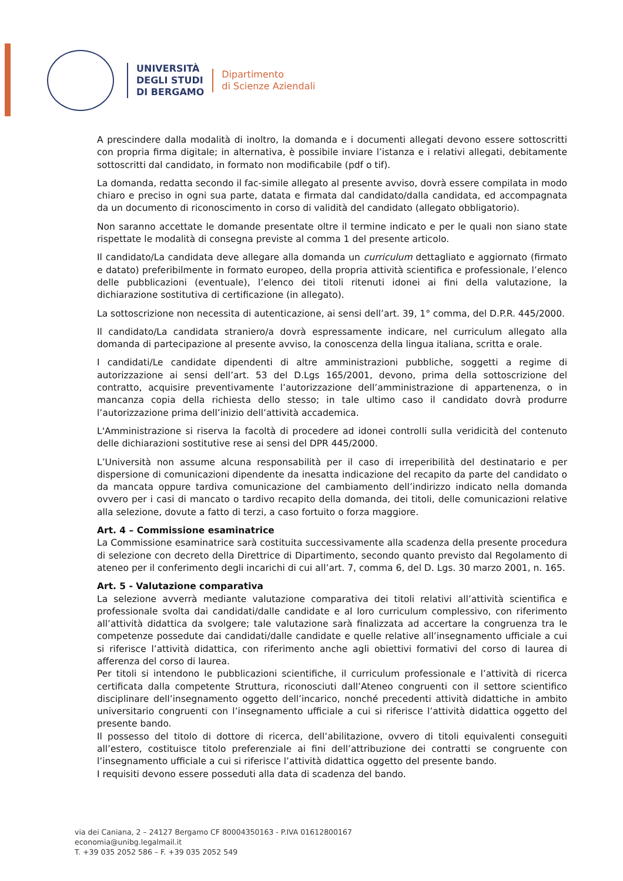UNIVERSITÀ
DEGLI STUDI
DI BERGAMO
Dipartimento
di Scienze Aziendali
A prescindere dalla modalità di inoltro, la domanda e i documenti allegati devono essere sottoscritti con propria firma digitale; in alternativa, è possibile inviare l’istanza e i relativi allegati, debitamente sottoscritti dal candidato, in formato non modificabile (pdf o tif).
La domanda, redatta secondo il fac-simile allegato al presente avviso, dovrà essere compilata in modo chiaro e preciso in ogni sua parte, datata e firmata dal candidato/dalla candidata, ed accompagnata da un documento di riconoscimento in corso di validità del candidato (allegato obbligatorio).
Non saranno accettate le domande presentate oltre il termine indicato e per le quali non siano state rispettate le modalità di consegna previste al comma 1 del presente articolo.
Il candidato/La candidata deve allegare alla domanda un curriculum dettagliato e aggiornato (firmato e datato) preferibilmente in formato europeo, della propria attività scientifica e professionale, l’elenco delle pubblicazioni (eventuale), l’elenco dei titoli ritenuti idonei ai fini della valutazione, la dichiarazione sostitutiva di certificazione (in allegato).
La sottoscrizione non necessita di autenticazione, ai sensi dell’art. 39, 1° comma, del D.P.R. 445/2000.
Il candidato/La candidata straniero/a dovrà espressamente indicare, nel curriculum allegato alla domanda di partecipazione al presente avviso, la conoscenza della lingua italiana, scritta e orale.
I candidati/Le candidate dipendenti di altre amministrazioni pubbliche, soggetti a regime di autorizzazione ai sensi dell’art. 53 del D.Lgs 165/2001, devono, prima della sottoscrizione del contratto, acquisire preventivamente l’autorizzazione dell’amministrazione di appartenenza, o in mancanza copia della richiesta dello stesso; in tale ultimo caso il candidato dovrà produrre l’autorizzazione prima dell’inizio dell’attività accademica.
L'Amministrazione si riserva la facoltà di procedere ad idonei controlli sulla veridicità del contenuto delle dichiarazioni sostitutive rese ai sensi del DPR 445/2000.
L’Università non assume alcuna responsabilità per il caso di irreperibilità del destinatario e per dispersione di comunicazioni dipendente da inesatta indicazione del recapito da parte del candidato o da mancata oppure tardiva comunicazione del cambiamento dell’indirizzo indicato nella domanda ovvero per i casi di mancato o tardivo recapito della domanda, dei titoli, delle comunicazioni relative alla selezione, dovute a fatto di terzi, a caso fortuito o forza maggiore.
Art. 4 – Commissione esaminatrice
La Commissione esaminatrice sarà costituita successivamente alla scadenza della presente procedura di selezione con decreto della Direttrice di Dipartimento, secondo quanto previsto dal Regolamento di ateneo per il conferimento degli incarichi di cui all’art. 7, comma 6, del D. Lgs. 30 marzo 2001, n. 165.
Art. 5 - Valutazione comparativa
La selezione avverrà mediante valutazione comparativa dei titoli relativi all’attività scientifica e professionale svolta dai candidati/dalle candidate e al loro curriculum complessivo, con riferimento all’attività didattica da svolgere; tale valutazione sarà finalizzata ad accertare la congruenza tra le competenze possedute dai candidati/dalle candidate e quelle relative all’insegnamento ufficiale a cui si riferisce l’attività didattica, con riferimento anche agli obiettivi formativi del corso di laurea di afferenza del corso di laurea.
Per titoli si intendono le pubblicazioni scientifiche, il curriculum professionale e l’attività di ricerca certificata dalla competente Struttura, riconosciuti dall’Ateneo congruenti con il settore scientifico disciplinare dell’insegnamento oggetto dell’incarico, nonché precedenti attività didattiche in ambito universitario congruenti con l’insegnamento ufficiale a cui si riferisce l’attività didattica oggetto del presente bando.
Il possesso del titolo di dottore di ricerca, dell’abilitazione, ovvero di titoli equivalenti conseguiti all’estero, costituisce titolo preferenziale ai fini dell’attribuzione dei contratti se congruente con l’insegnamento ufficiale a cui si riferisce l’attività didattica oggetto del presente bando.
I requisiti devono essere posseduti alla data di scadenza del bando.
via dei Caniana, 2 – 24127 Bergamo CF 80004350163 - P.IVA 01612800167
economia@unibg.legalmail.it
T. +39 035 2052 586 – F. +39 035 2052 549